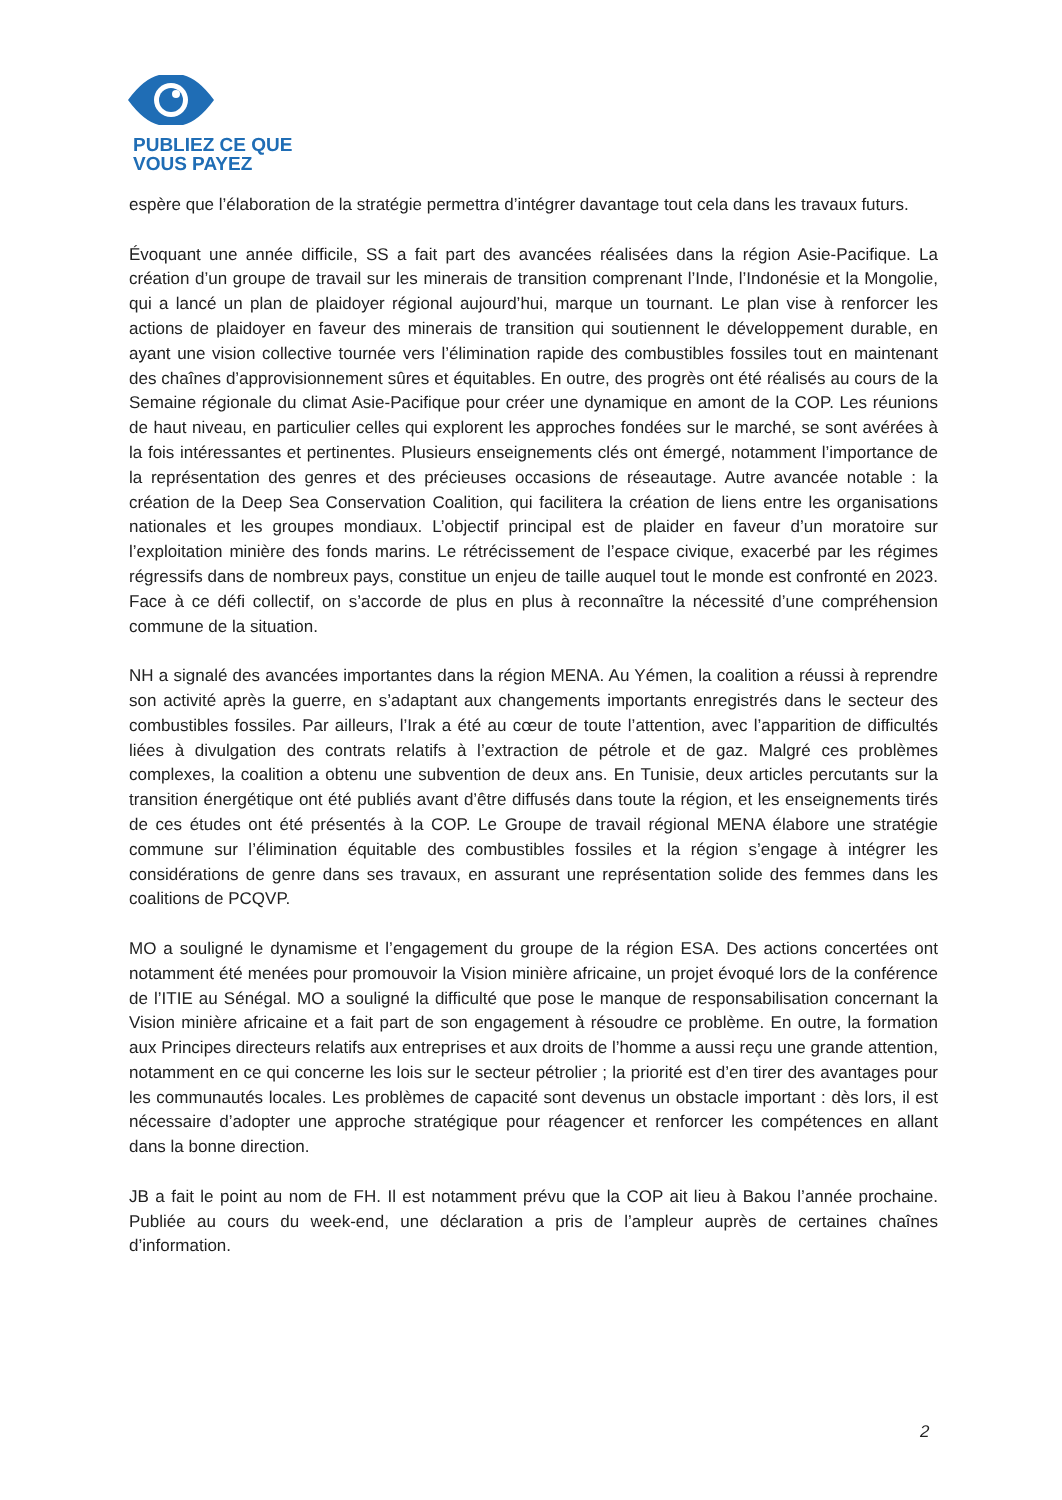PUBLIEZ CE QUE
VOUS PAYEZ
espère que l’élaboration de la stratégie permettra d’intégrer davantage tout cela dans les travaux futurs.
Évoquant une année difficile, SS a fait part des avancées réalisées dans la région Asie-Pacifique. La création d’un groupe de travail sur les minerais de transition comprenant l’Inde, l’Indonésie et la Mongolie, qui a lancé un plan de plaidoyer régional aujourd’hui, marque un tournant. Le plan vise à renforcer les actions de plaidoyer en faveur des minerais de transition qui soutiennent le développement durable, en ayant une vision collective tournée vers l’élimination rapide des combustibles fossiles tout en maintenant des chaînes d’approvisionnement sûres et équitables. En outre, des progrès ont été réalisés au cours de la Semaine régionale du climat Asie-Pacifique pour créer une dynamique en amont de la COP. Les réunions de haut niveau, en particulier celles qui explorent les approches fondées sur le marché, se sont avérées à la fois intéressantes et pertinentes. Plusieurs enseignements clés ont émergé, notamment l’importance de la représentation des genres et des précieuses occasions de réseautage. Autre avancée notable : la création de la Deep Sea Conservation Coalition, qui facilitera la création de liens entre les organisations nationales et les groupes mondiaux. L’objectif principal est de plaider en faveur d’un moratoire sur l’exploitation minière des fonds marins. Le rétrécissement de l’espace civique, exacerbé par les régimes régressifs dans de nombreux pays, constitue un enjeu de taille auquel tout le monde est confronté en 2023. Face à ce défi collectif, on s’accorde de plus en plus à reconnaître la nécessité d’une compréhension commune de la situation.
NH a signalé des avancées importantes dans la région MENA. Au Yémen, la coalition a réussi à reprendre son activité après la guerre, en s’adaptant aux changements importants enregistrés dans le secteur des combustibles fossiles. Par ailleurs, l’Irak a été au cœur de toute l’attention, avec l’apparition de difficultés liées à divulgation des contrats relatifs à l’extraction de pétrole et de gaz. Malgré ces problèmes complexes, la coalition a obtenu une subvention de deux ans. En Tunisie, deux articles percutants sur la transition énergétique ont été publiés avant d’être diffusés dans toute la région, et les enseignements tirés de ces études ont été présentés à la COP. Le Groupe de travail régional MENA élabore une stratégie commune sur l’élimination équitable des combustibles fossiles et la région s’engage à intégrer les considérations de genre dans ses travaux, en assurant une représentation solide des femmes dans les coalitions de PCQVP.
MO a souligné le dynamisme et l’engagement du groupe de la région ESA. Des actions concertées ont notamment été menées pour promouvoir la Vision minière africaine, un projet évoqué lors de la conférence de l’ITIE au Sénégal. MO a souligné la difficulté que pose le manque de responsabilisation concernant la Vision minière africaine et a fait part de son engagement à résoudre ce problème. En outre, la formation aux Principes directeurs relatifs aux entreprises et aux droits de l’homme a aussi reçu une grande attention, notamment en ce qui concerne les lois sur le secteur pétrolier ; la priorité est d’en tirer des avantages pour les communautés locales. Les problèmes de capacité sont devenus un obstacle important : dès lors, il est nécessaire d’adopter une approche stratégique pour réagencer et renforcer les compétences en allant dans la bonne direction.
JB a fait le point au nom de FH. Il est notamment prévu que la COP ait lieu à Bakou l’année prochaine. Publiée au cours du week-end, une déclaration a pris de l’ampleur auprès de certaines chaînes d’information.
2